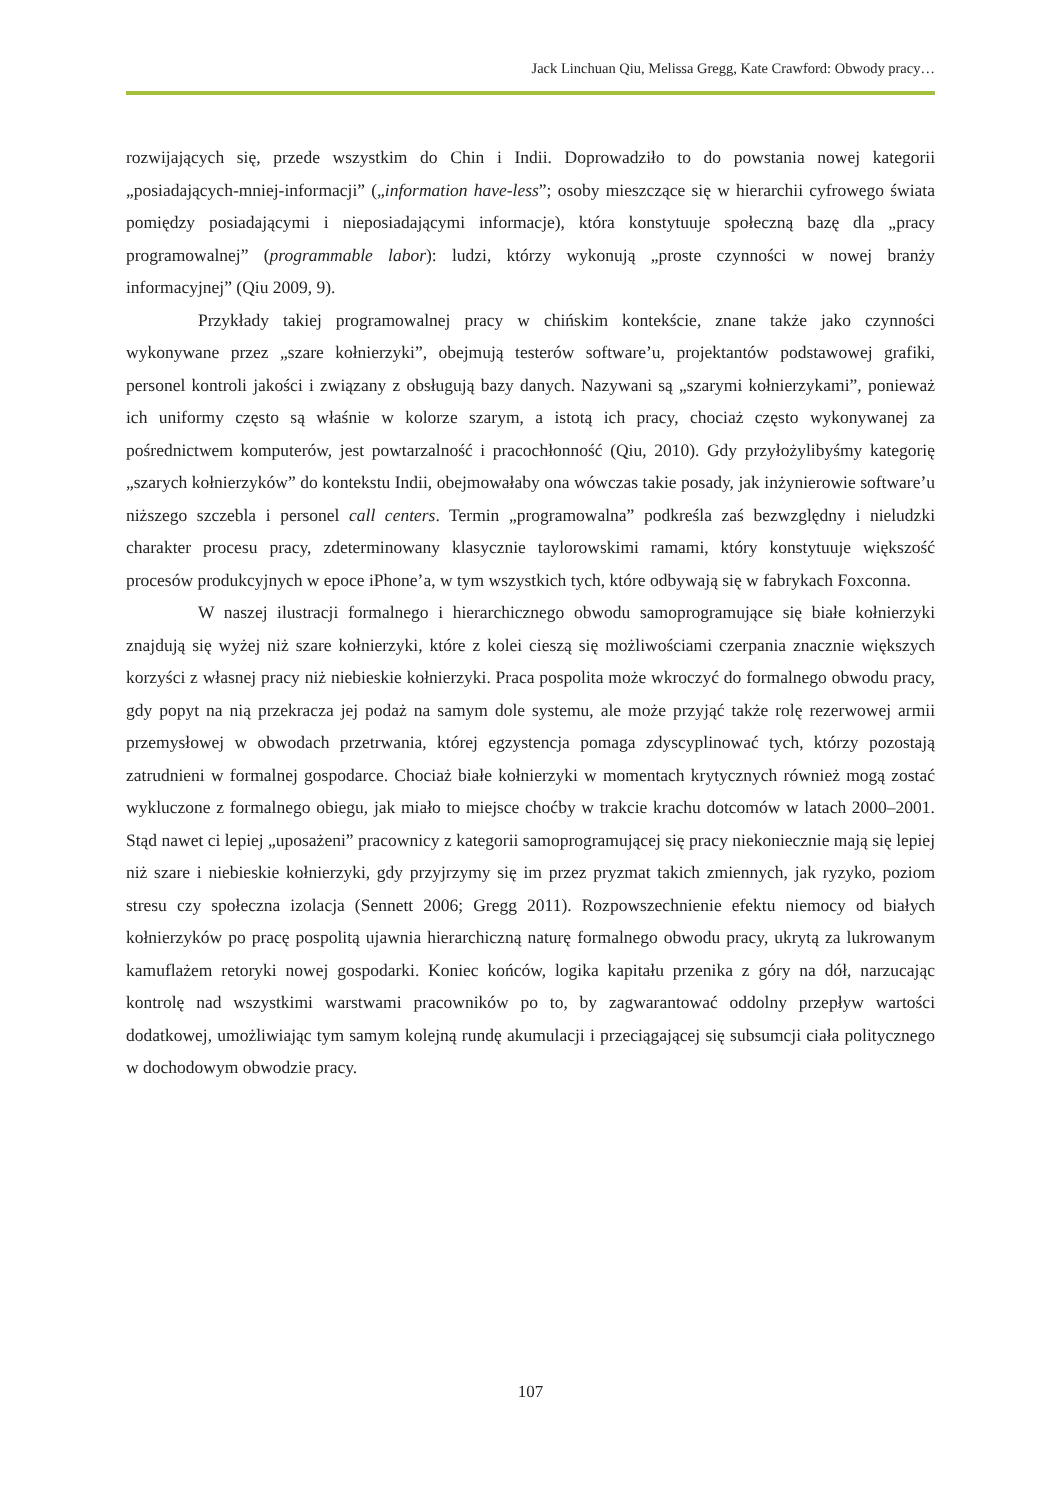Jack Linchuan Qiu, Melissa Gregg, Kate Crawford: Obwody pracy…
rozwijających się, przede wszystkim do Chin i Indii. Doprowadziło to do powstania nowej kategorii „posiadających-mniej-informacji” („information have-less”; osoby mieszczące się w hierarchii cyfrowego świata pomiędzy posiadającymi i nieposiadającymi informacje), która konstytuuje społeczną bazę dla „pracy programowalnej” (programmable labor): ludzi, którzy wykonują „proste czynności w nowej branży informacyjnej” (Qiu 2009, 9).
Przykłady takiej programowalnej pracy w chińskim kontekście, znane także jako czynności wykonywane przez „szare kołnierzyki”, obejmują testerów software’u, projektantów podstawowej grafiki, personel kontroli jakości i związany z obsługują bazy danych. Nazywani są „szarymi kołnierzykami”, ponieważ ich uniformy często są właśnie w kolorze szarym, a istotą ich pracy, chociaż często wykonywanej za pośrednictwem komputerów, jest powtarzalność i pracochłonność (Qiu, 2010). Gdy przyłożylibyśmy kategorię „szarych kołnierzyków” do kontekstu Indii, obejmowałaby ona wówczas takie posady, jak inżynierowie software’u niższego szczebla i personel call centers. Termin „programowalna” podkreśla zaś bezwzględny i nieludzki charakter procesu pracy, zdeterminowany klasycznie taylorowskimi ramami, który konstytuuje większość procesów produkcyjnych w epoce iPhone’a, w tym wszystkich tych, które odbywają się w fabrykach Foxconna.
W naszej ilustracji formalnego i hierarchicznego obwodu samoprogramujące się białe kołnierzyki znajdują się wyżej niż szare kołnierzyki, które z kolei cieszą się możliwościami czerpania znacznie większych korzyści z własnej pracy niż niebieskie kołnierzyki. Praca pospolita może wkroczyć do formalnego obwodu pracy, gdy popyt na nią przekracza jej podaż na samym dole systemu, ale może przyjąć także rolę rezerwowej armii przemysłowej w obwodach przetrwania, której egzystencja pomaga zdyscyplinować tych, którzy pozostają zatrudnieni w formalnej gospodarce. Chociaż białe kołnierzyki w momentach krytycznych również mogą zostać wykluczone z formalnego obiegu, jak miało to miejsce choćby w trakcie krachu dotcomów w latach 2000–2001. Stąd nawet ci lepiej „uposażeni” pracownicy z kategorii samoprogramującej się pracy niekoniecznie mają się lepiej niż szare i niebieskie kołnierzyki, gdy przyjrzymy się im przez pryzmat takich zmiennych, jak ryzyko, poziom stresu czy społeczna izolacja (Sennett 2006; Gregg 2011). Rozpowszechnienie efektu niemocy od białych kołnierzyków po pracę pospolitą ujawnia hierarchiczną naturę formalnego obwodu pracy, ukrytą za lukrowanym kamuflażem retoryki nowej gospodarki. Koniec końców, logika kapitału przenika z góry na dół, narzucając kontrolę nad wszystkimi warstwami pracowników po to, by zagwarantować oddolny przepływ wartości dodatkowej, umożliwiając tym samym kolejną rundę akumulacji i przeciągającej się subsumcji ciała politycznego w dochodowym obwodzie pracy.
107